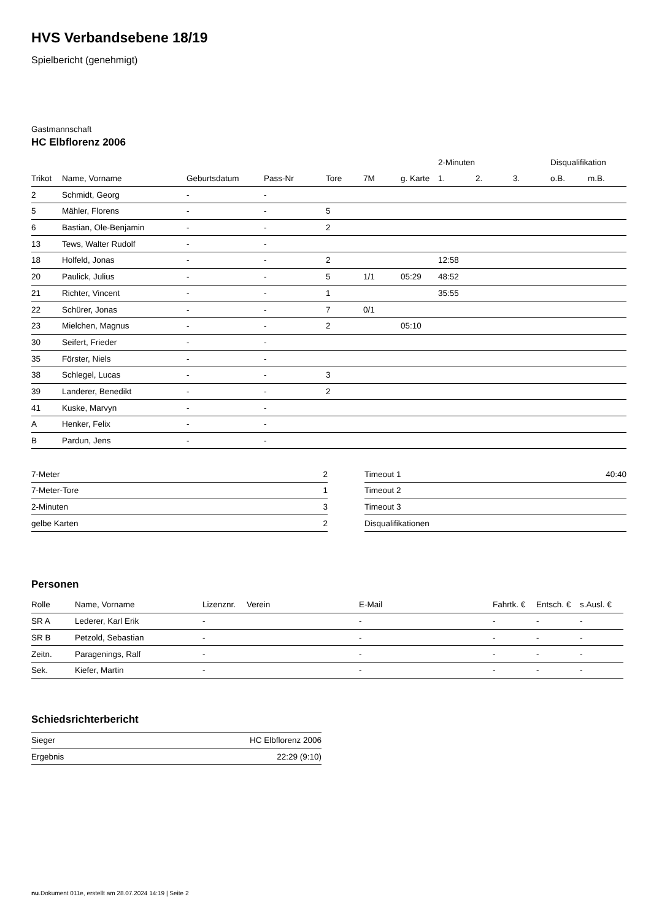HVS Verbandsebene 18/19
Spielbericht (genehmigt)
Gastmannschaft
HC Elbflorenz 2006
| | | | | | | | 2-Minuten | | | Disqualifikation | |
| --- | --- | --- | --- | --- | --- | --- | --- | --- | --- | --- | --- |
| Trikot | Name, Vorname | Geburtsdatum | Pass-Nr | Tore | 7M | g. Karte | 1. | 2. | 3. | o.B. | m.B. |
| 2 | Schmidt, Georg | - | - | | | | | | | | |
| 5 | Mähler, Florens | - | - | 5 | | | | | | | |
| 6 | Bastian, Ole-Benjamin | - | - | 2 | | | | | | | |
| 13 | Tews, Walter Rudolf | - | - | | | | | | | | |
| 18 | Holfeld, Jonas | - | - | 2 | | | 12:58 | | | | |
| 20 | Paulick, Julius | - | - | 5 | 1/1 | 05:29 | 48:52 | | | | |
| 21 | Richter, Vincent | - | - | 1 | | | 35:55 | | | | |
| 22 | Schürer, Jonas | - | - | 7 | 0/1 | | | | | | |
| 23 | Mielchen, Magnus | - | - | 2 | | 05:10 | | | | | |
| 30 | Seifert, Frieder | - | - | | | | | | | | |
| 35 | Förster, Niels | - | - | | | | | | | | |
| 38 | Schlegel, Lucas | - | - | 3 | | | | | | | |
| 39 | Landerer, Benedikt | - | - | 2 | | | | | | | |
| 41 | Kuske, Marvyn | - | - | | | | | | | | |
| A | Henker, Felix | - | - | | | | | | | | |
| B | Pardun, Jens | - | - | | | | | | | | |
| 7-Meter | 2 |
| 7-Meter-Tore | 1 |
| 2-Minuten | 3 |
| gelbe Karten | 2 |
| Timeout 1 | 40:40 |
| Timeout 2 | |
| Timeout 3 | |
| Disqualifikationen | |
Personen
| Rolle | Name, Vorname | Lizenznr. | Verein | E-Mail | Fahrtk. € | Entsch. € | s.Ausl. € |
| --- | --- | --- | --- | --- | --- | --- | --- |
| SR A | Lederer, Karl Erik | - | | - | - | - | - |
| SR B | Petzold, Sebastian | - | | - | - | - | - |
| Zeitn. | Paragenings, Ralf | - | | - | - | - | - |
| Sek. | Kiefer, Martin | - | | - | - | - | - |
Schiedsrichterbericht
| Sieger | HC Elbflorenz 2006 |
| Ergebnis | 22:29 (9:10) |
nu.Dokument 011e, erstellt am 28.07.2024 14:19 | Seite 2